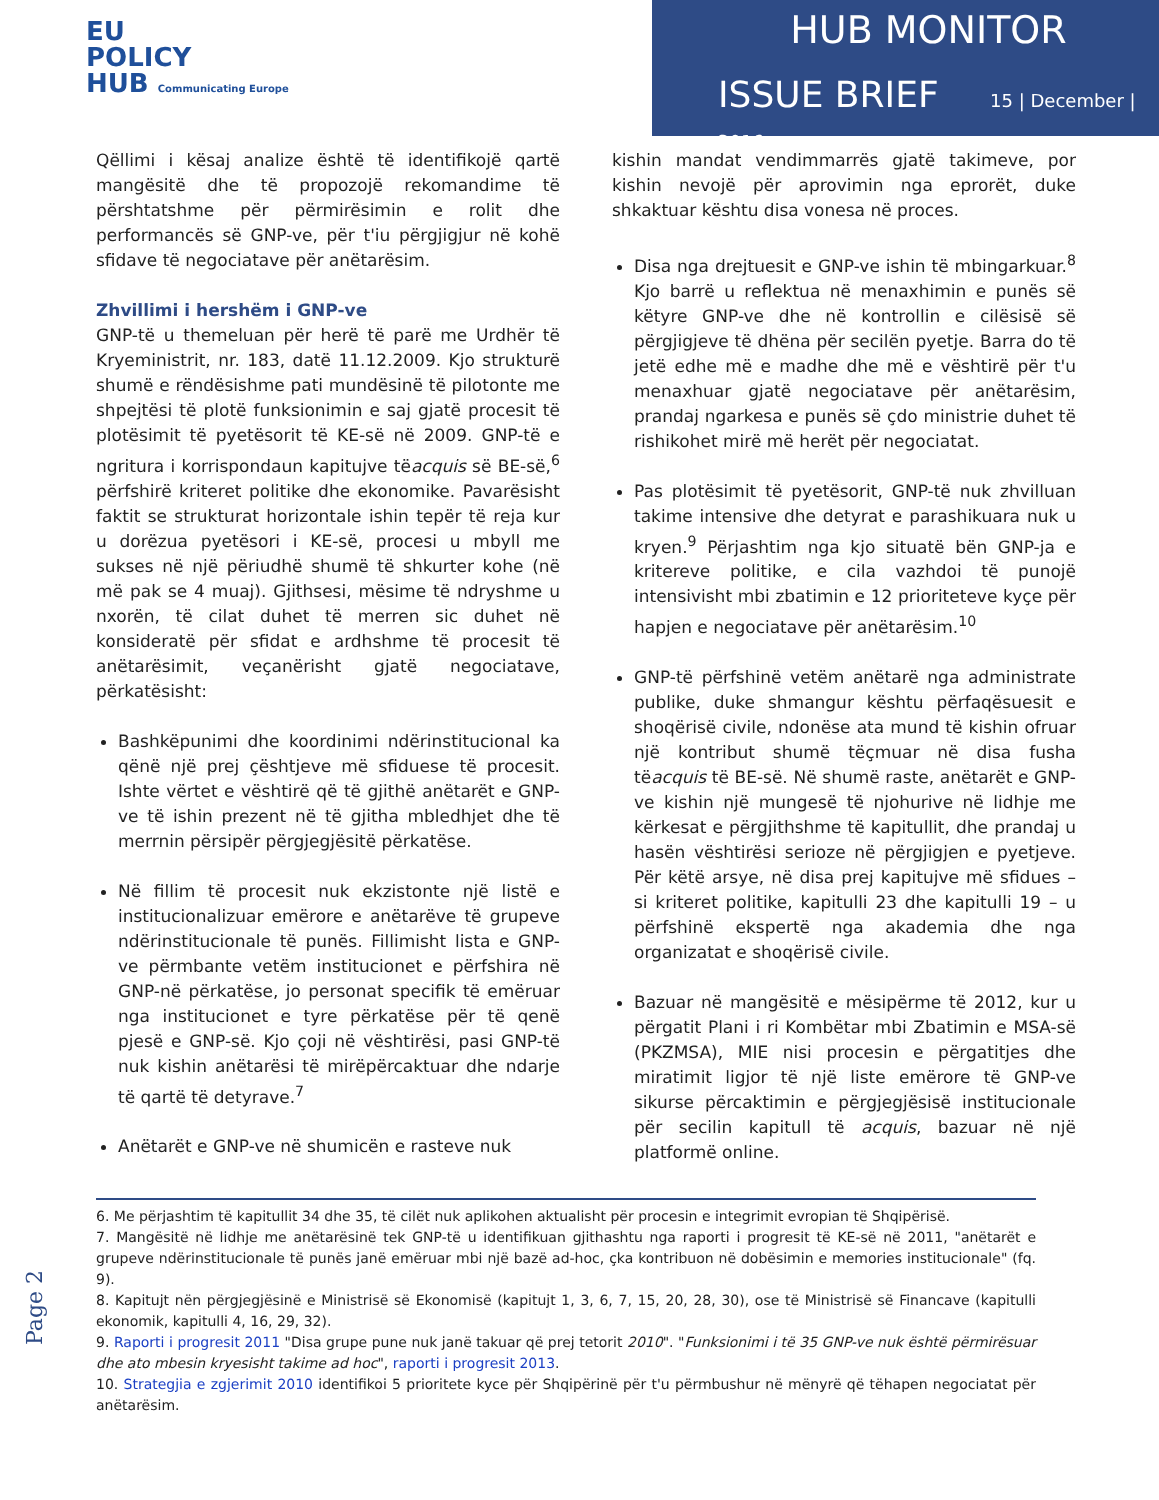EU
POLICY
HUB Communicating Europe
HUB MONITOR
ISSUE BRIEF 15 | December | 2016
Qëllimi i kësaj analize është të identifikojë qartë mangësitë dhe të propozojë rekomandime të përshtatshme për përmirësimin e rolit dhe performancës së GNP-ve, për t'iu përgjigjur në kohë sfidave të negociatave për anëtarësim.
Zhvillimi i hershëm i GNP-ve
GNP-të u themeluan për herë të parë me Urdhër të Kryeministrit, nr. 183, datë 11.12.2009. Kjo strukturë shumë e rëndësishme pati mundësinë të pilotonte me shpejtësi të plotë funksionimin e saj gjatë procesit të plotësimit të pyetësorit të KE-së në 2009. GNP-të e ngritura i korrispondaun kapitujve tëacquis së BE-së,<sup>6</sup> përfshirë kriteret politike dhe ekonomike. Pavarësisht faktit se strukturat horizontale ishin tepër të reja kur u dorëzua pyetësori i KE-së, procesi u mbyll me sukses në një përiudhë shumë të shkurter kohe (në më pak se 4 muaj). Gjithsesi, mësime të ndryshme u nxorën, të cilat duhet të merren sic duhet në konsideratë për sfidat e ardhshme të procesit të anëtarësimit, veçanërisht gjatë negociatave, përkatësisht:
Bashkëpunimi dhe koordinimi ndërinstitucional ka qënë një prej çështjeve më sfiduese të procesit. Ishte vërtet e vështirë që të gjithë anëtarët e GNP-ve të ishin prezent në të gjitha mbledhjet dhe të merrnin përsipër përgjegjësitë përkatëse.
Në fillim të procesit nuk ekzistonte një listë e institucionalizuar emërore e anëtarëve të grupeve ndërinstitucionale të punës. Fillimisht lista e GNP-ve përmbante vetëm institucionet e përfshira në GNP-në përkatëse, jo personat specifik të emëruar nga institucionet e tyre përkatëse për të qenë pjesë e GNP-së. Kjo çoji në vështirësi, pasi GNP-të nuk kishin anëtarësi të mirëpërcaktuar dhe ndarje të qartë të detyrave.<sup>7</sup>
Anëtarët e GNP-ve në shumicën e rasteve nuk
kishin mandat vendimmarrës gjatë takimeve, por kishin nevojë për aprovimin nga eprorët, duke shkaktuar kështu disa vonesa në proces.
Disa nga drejtuesit e GNP-ve ishin të mbingarkuar.<sup>8</sup> Kjo barrë u reflektua në menaxhimin e punës së këtyre GNP-ve dhe në kontrollin e cilësisë së përgjigjeve të dhëna për secilën pyetje. Barra do të jetë edhe më e madhe dhe më e vështirë për t'u menaxhuar gjatë negociatave për anëtarësim, prandaj ngarkesa e punës së çdo ministrie duhet të rishikohet mirë më herët për negociatat.
Pas plotësimit të pyetësorit, GNP-të nuk zhvilluan takime intensive dhe detyrat e parashikuara nuk u kryen.<sup>9</sup> Përjashtim nga kjo situatë bën GNP-ja e kritereve politike, e cila vazhdoi të punojë intensivisht mbi zbatimin e 12 prioriteteve kyçe për hapjen e negociatave për anëtarësim.<sup>10</sup>
GNP-të përfshinë vetëm anëtarë nga administrate publike, duke shmangur kështu përfaqësuesit e shoqërisë civile, ndonëse ata mund të kishin ofruar një kontribut shumë tëçmuar në disa fusha tëacquis të BE-së. Në shumë raste, anëtarët e GNP-ve kishin një mungesë të njohurive në lidhje me kërkesat e përgjithshme të kapitullit, dhe prandaj u hasën vështirësi serioze në përgjigjen e pyetjeve. Për këtë arsye, në disa prej kapitujve më sfidues – si kriteret politike, kapitulli 23 dhe kapitulli 19 – u përfshinë ekspertë nga akademia dhe nga organizatat e shoqërisë civile.
Bazuar në mangësitë e mësipërme të 2012, kur u përgatit Plani i ri Kombëtar mbi Zbatimin e MSA-së (PKZMSA), MIE nisi procesin e përgatitjes dhe miratimit ligjor të një liste emërore të GNP-ve sikurse përcaktimin e përgjegjësisë institucionale për secilin kapitull të acquis, bazuar në një platformë online.
6. Me përjashtim të kapitullit 34 dhe 35, të cilët nuk aplikohen aktualisht për procesin e integrimit evropian të Shqipërisë.
7. Mangësitë në lidhje me anëtarësinë tek GNP-të u identifikuan gjithashtu nga raporti i progresit të KE-së në 2011, "anëtarët e grupeve ndërinstitucionale të punës janë emëruar mbi një bazë ad-hoc, çka kontribuon në dobësimin e memories institucionale" (fq. 9).
8. Kapitujt nën përgjegjësinë e Ministrisë së Ekonomisë (kapitujt 1, 3, 6, 7, 15, 20, 28, 30), ose të Ministrisë së Financave (kapitulli ekonomik, kapitulli 4, 16, 29, 32).
9. Raporti i progresit 2011 "Disa grupe pune nuk janë takuar që prej tetorit 2010". "Funksionimi i të 35 GNP-ve nuk është përmirësuar dhe ato mbesin kryesisht takime ad hoc", raporti i progresit 2013.
10. Strategjia e zgjerimit 2010 identifikoi 5 prioritete kyce për Shqipërinë për t'u përmbushur në mënyrë që tëhapen negociatat për anëtarësim.
Page 2